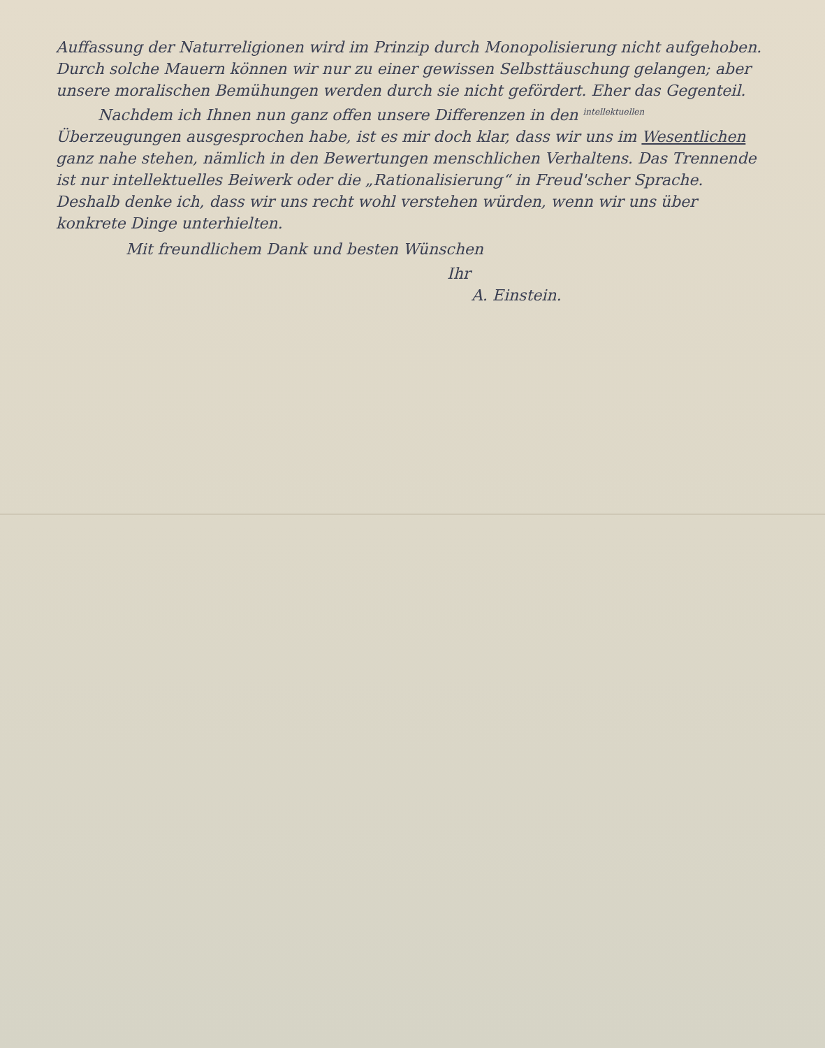Auffassung der Naturreligionen wird im Prinzip durch Monopolisierung nicht aufgehoben. Durch solche Mauern können wir nur zu einer gewissen Selbsttäuschung gelangen; aber unsere moralischen Bemühungen werden durch sie nicht gefördert. Eher das Gegenteil.
Nachdem ich Ihnen nun ganz offen unsere Differenzen in den <sup>intellektuellen</sup> Überzeugungen ausgesprochen habe, ist es mir doch klar, dass wir uns im Wesentlichen ganz nahe stehen, nämlich in den Bewertungen menschlichen Verhaltens. Das Trennende ist nur intellektuelles Beiwerk oder die „Rationalisierung“ in Freud'scher Sprache. Deshalb denke ich, dass wir uns recht wohl verstehen würden, wenn wir uns über konkrete Dinge unterhielten.
Mit freundlichem Dank und besten Wünschen
Ihr
A. Einstein.